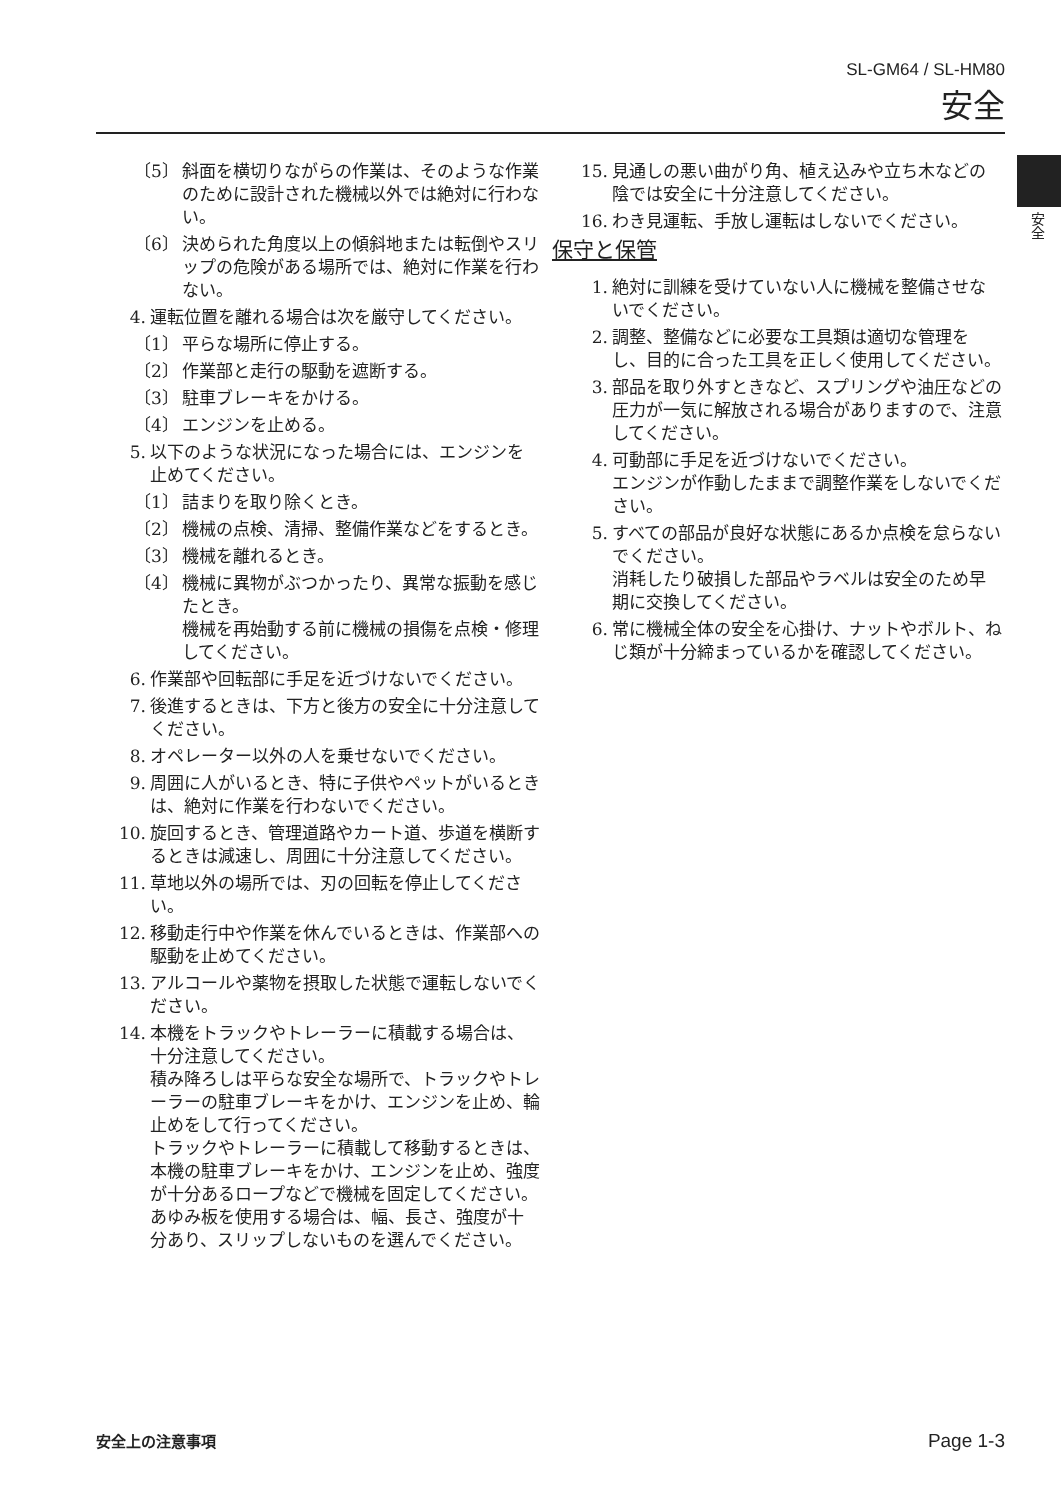SL-GM64 / SL-HM80
安全
安全
〔5〕 斜面を横切りながらの作業は、そのような作業のために設計された機械以外では絶対に行わない。
〔6〕 決められた角度以上の傾斜地または転倒やスリップの危険がある場所では、絶対に作業を行わない。
4. 運転位置を離れる場合は次を厳守してください。
〔1〕 平らな場所に停止する。
〔2〕 作業部と走行の駆動を遮断する。
〔3〕 駐車ブレーキをかける。
〔4〕 エンジンを止める。
5. 以下のような状況になった場合には、エンジンを止めてください。
〔1〕 詰まりを取り除くとき。
〔2〕 機械の点検、清掃、整備作業などをするとき。
〔3〕 機械を離れるとき。
〔4〕 機械に異物がぶつかったり、異常な振動を感じたとき。
機械を再始動する前に機械の損傷を点検・修理してください。
6. 作業部や回転部に手足を近づけないでください。
7. 後進するときは、下方と後方の安全に十分注意してください。
8. オペレーター以外の人を乗せないでください。
9. 周囲に人がいるとき、特に子供やペットがいるときは、絶対に作業を行わないでください。
10. 旋回するとき、管理道路やカート道、歩道を横断するときは減速し、周囲に十分注意してください。
11. 草地以外の場所では、刃の回転を停止してください。
12. 移動走行中や作業を休んでいるときは、作業部への駆動を止めてください。
13. アルコールや薬物を摂取した状態で運転しないでください。
14. 本機をトラックやトレーラーに積載する場合は、十分注意してください。
積み降ろしは平らな安全な場所で、トラックやトレーラーの駐車ブレーキをかけ、エンジンを止め、輪止めをして行ってください。
トラックやトレーラーに積載して移動するときは、本機の駐車ブレーキをかけ、エンジンを止め、強度が十分あるロープなどで機械を固定してください。
あゆみ板を使用する場合は、幅、長さ、強度が十分あり、スリップしないものを選んでください。
15. 見通しの悪い曲がり角、植え込みや立ち木などの陰では安全に十分注意してください。
16. わき見運転、手放し運転はしないでください。
保守と保管
1. 絶対に訓練を受けていない人に機械を整備させないでください。
2. 調整、整備などに必要な工具類は適切な管理をし、目的に合った工具を正しく使用してください。
3. 部品を取り外すときなど、スプリングや油圧などの圧力が一気に解放される場合がありますので、注意してください。
4. 可動部に手足を近づけないでください。
エンジンが作動したままで調整作業をしないでください。
5. すべての部品が良好な状態にあるか点検を怠らないでください。
消耗したり破損した部品やラベルは安全のため早期に交換してください。
6. 常に機械全体の安全を心掛け、ナットやボルト、ねじ類が十分締まっているかを確認してください。
安全上の注意事項 Page 1-3